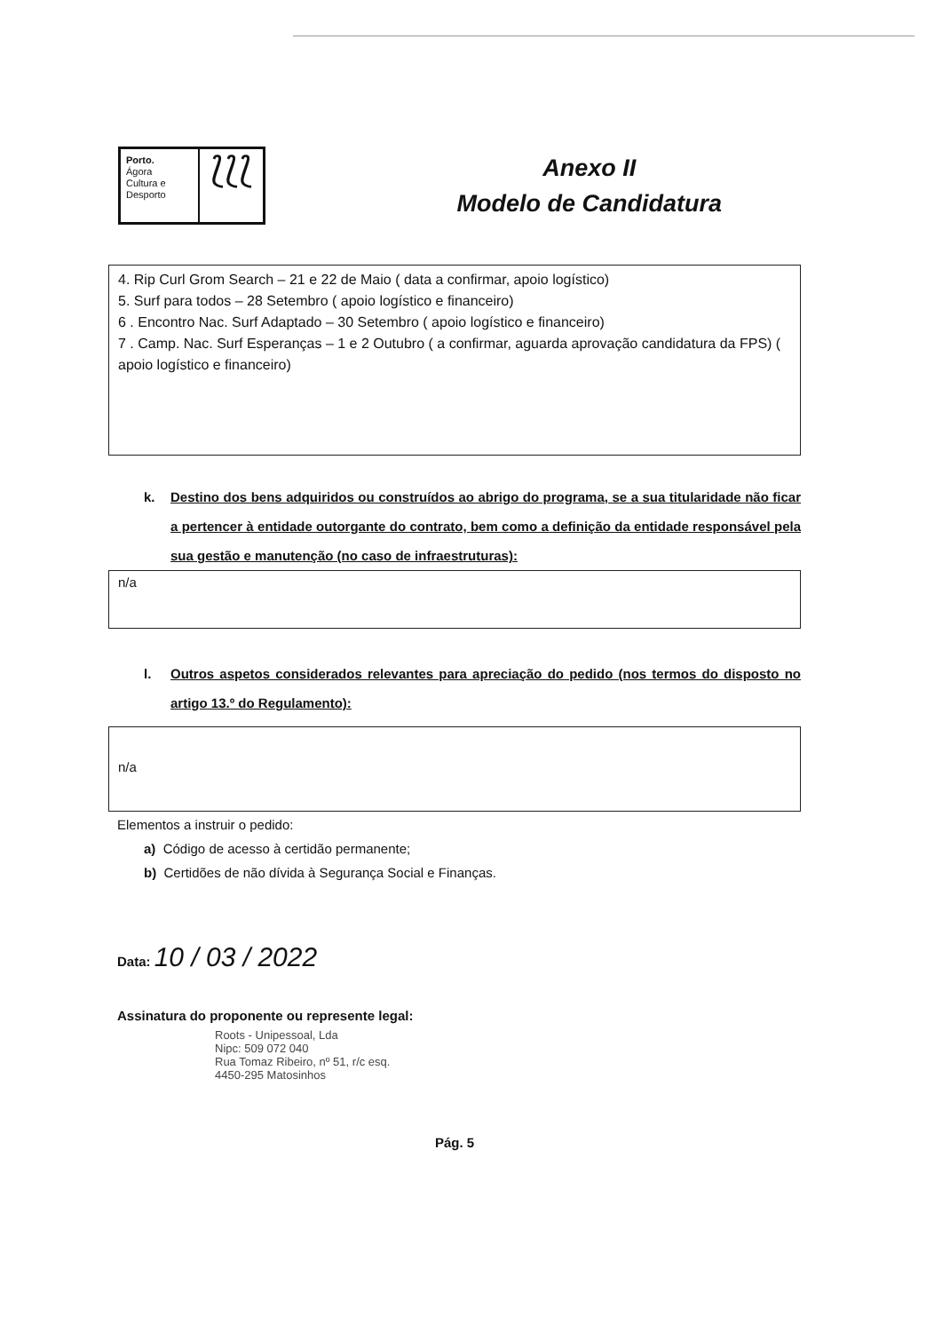Porto.
Ágora
Cultura e
Desporto
⟅⟅⟅
Anexo II
Modelo de Candidatura
4. Rip Curl Grom Search – 21 e 22 de Maio ( data a confirmar, apoio logístico)
5. Surf para todos – 28 Setembro ( apoio logístico e financeiro)
6 . Encontro Nac. Surf Adaptado – 30 Setembro ( apoio logístico e financeiro)
7 . Camp. Nac. Surf Esperanças – 1 e 2 Outubro ( a confirmar, aguarda aprovação candidatura da FPS) ( apoio logístico e financeiro)
k. Destino dos bens adquiridos ou construídos ao abrigo do programa, se a sua titularidade não ficar a pertencer à entidade outorgante do contrato, bem como a definição da entidade responsável pela sua gestão e manutenção (no caso de infraestruturas):
n/a
l. Outros aspetos considerados relevantes para apreciação do pedido (nos termos do disposto no artigo 13.º do Regulamento):
n/a
Elementos a instruir o pedido:
a) Código de acesso à certidão permanente;
b) Certidões de não dívida à Segurança Social e Finanças.
Data: 10 / 03 / 2022
Assinatura do proponente ou represente legal:
Roots - Unipessoal, Lda
Nipc: 509 072 040
Rua Tomaz Ribeiro, nº 51, r/c esq.
4450-295 Matosinhos
Pág. 5